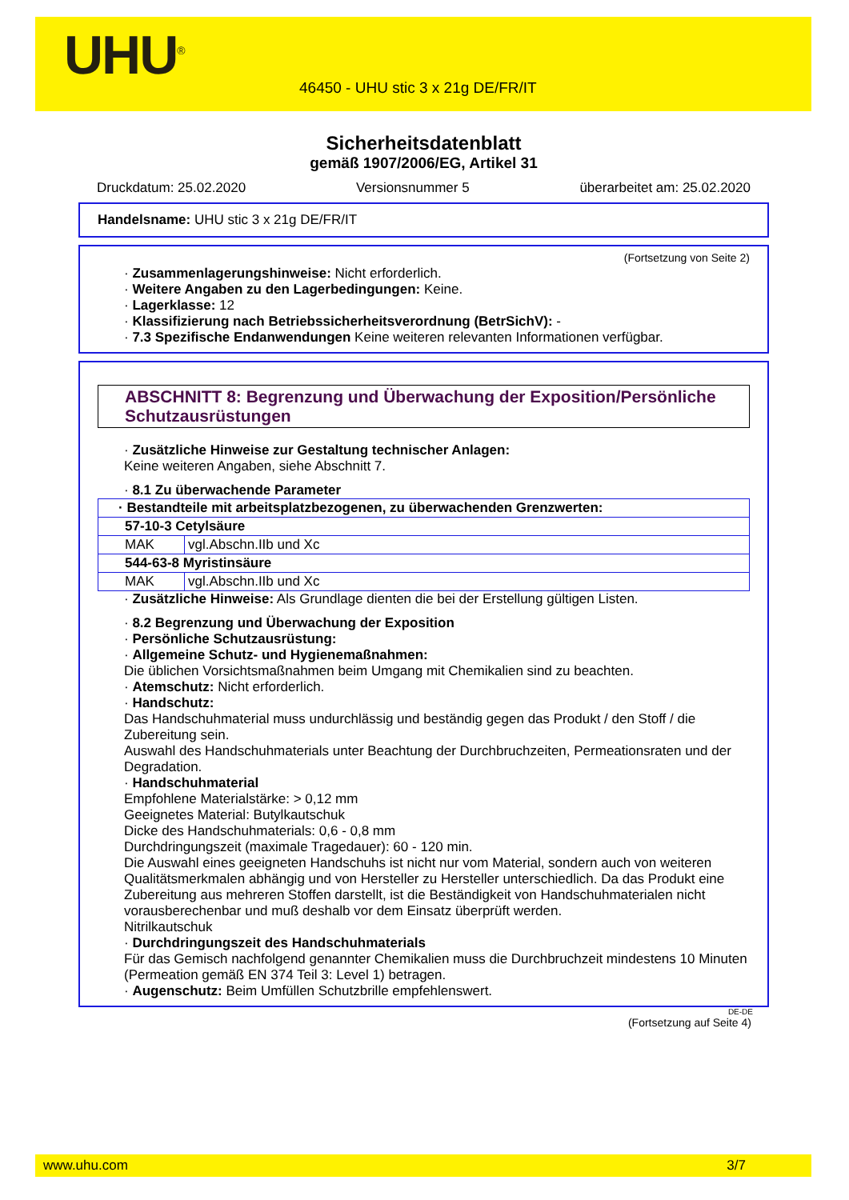UHU<sup>®</sup>
46450 - UHU stic 3 x 21g DE/FR/IT
Sicherheitsdatenblatt
gemäß 1907/2006/EG, Artikel 31
Druckdatum: 25.02.2020 Versionsnummer 5 überarbeitet am: 25.02.2020
Handelsname: UHU stic 3 x 21g DE/FR/IT
(Fortsetzung von Seite 2)
· Zusammenlagerungshinweise: Nicht erforderlich.
· Weitere Angaben zu den Lagerbedingungen: Keine.
· Lagerklasse: 12
· Klassifizierung nach Betriebssicherheitsverordnung (BetrSichV): -
· 7.3 Spezifische Endanwendungen Keine weiteren relevanten Informationen verfügbar.
ABSCHNITT 8: Begrenzung und Überwachung der Exposition/Persönliche Schutzausrüstungen
· Zusätzliche Hinweise zur Gestaltung technischer Anlagen:
Keine weiteren Angaben, siehe Abschnitt 7.
· 8.1 Zu überwachende Parameter
| · Bestandteile mit arbeitsplatzbezogenen, zu überwachenden Grenzwerten: | |
| 57-10-3 Cetylsäure | |
| MAK | vgl.Abschn.IIb und Xc |
| 544-63-8 Myristinsäure | |
| MAK | vgl.Abschn.IIb und Xc |
· Zusätzliche Hinweise: Als Grundlage dienten die bei der Erstellung gültigen Listen.
· 8.2 Begrenzung und Überwachung der Exposition
· Persönliche Schutzausrüstung:
· Allgemeine Schutz- und Hygienemaßnahmen:
Die üblichen Vorsichtsmaßnahmen beim Umgang mit Chemikalien sind zu beachten.
· Atemschutz: Nicht erforderlich.
· Handschutz:
Das Handschuhmaterial muss undurchlässig und beständig gegen das Produkt / den Stoff / die Zubereitung sein.
Auswahl des Handschuhmaterials unter Beachtung der Durchbruchzeiten, Permeationsraten und der Degradation.
· Handschuhmaterial
Empfohlene Materialstärke: > 0,12 mm
Geeignetes Material: Butylkautschuk
Dicke des Handschuhmaterials: 0,6 - 0,8 mm
Durchdringungszeit (maximale Tragedauer): 60 - 120 min.
Die Auswahl eines geeigneten Handschuhs ist nicht nur vom Material, sondern auch von weiteren Qualitätsmerkmalen abhängig und von Hersteller zu Hersteller unterschiedlich. Da das Produkt eine Zubereitung aus mehreren Stoffen darstellt, ist die Beständigkeit von Handschuhmaterialen nicht vorausberechenbar und muß deshalb vor dem Einsatz überprüft werden.
Nitrilkautschuk
· Durchdringungszeit des Handschuhmaterials
Für das Gemisch nachfolgend genannter Chemikalien muss die Durchbruchzeit mindestens 10 Minuten (Permeation gemäß EN 374 Teil 3: Level 1) betragen.
· Augenschutz: Beim Umfüllen Schutzbrille empfehlenswert.
DE-DE
(Fortsetzung auf Seite 4)
www.uhu.com 3/7